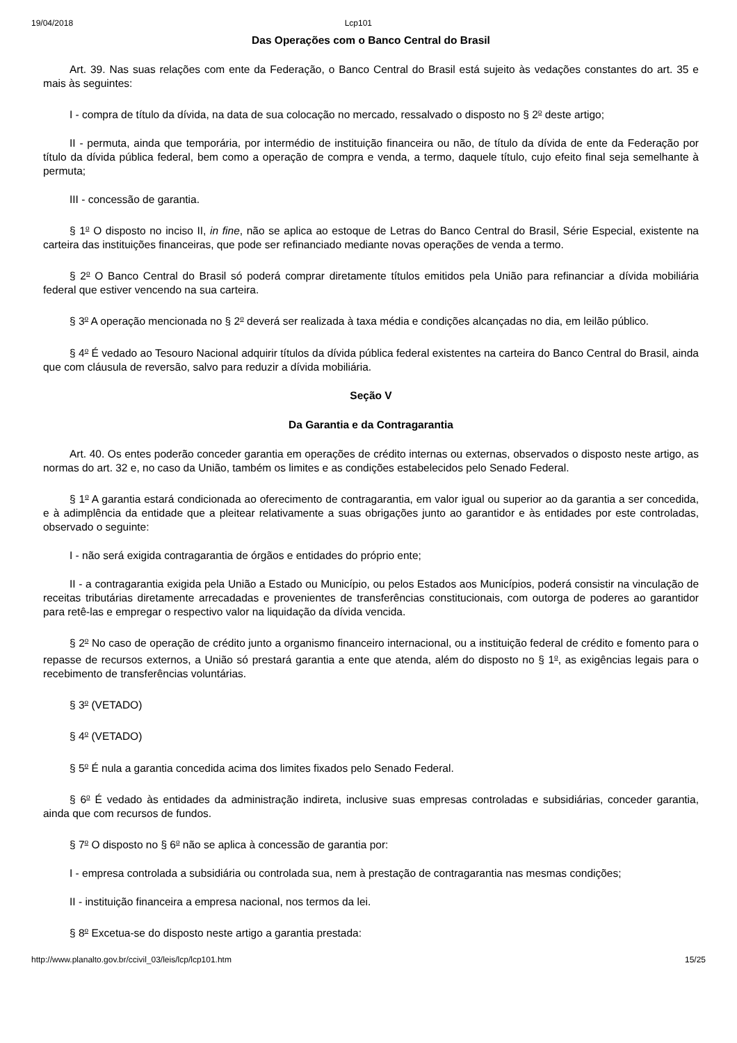19/04/2018 Lcp101
Das Operações com o Banco Central do Brasil
Art. 39. Nas suas relações com ente da Federação, o Banco Central do Brasil está sujeito às vedações constantes do art. 35 e mais às seguintes:
I - compra de título da dívida, na data de sua colocação no mercado, ressalvado o disposto no § 2<sup>o</sup> deste artigo;
II - permuta, ainda que temporária, por intermédio de instituição financeira ou não, de título da dívida de ente da Federação por título da dívida pública federal, bem como a operação de compra e venda, a termo, daquele título, cujo efeito final seja semelhante à permuta;
III - concessão de garantia.
§ 1<sup>o</sup> O disposto no inciso II, in fine, não se aplica ao estoque de Letras do Banco Central do Brasil, Série Especial, existente na carteira das instituições financeiras, que pode ser refinanciado mediante novas operações de venda a termo.
§ 2<sup>o</sup> O Banco Central do Brasil só poderá comprar diretamente títulos emitidos pela União para refinanciar a dívida mobiliária federal que estiver vencendo na sua carteira.
§ 3<sup>o</sup> A operação mencionada no § 2<sup>o</sup> deverá ser realizada à taxa média e condições alcançadas no dia, em leilão público.
§ 4<sup>o</sup> É vedado ao Tesouro Nacional adquirir títulos da dívida pública federal existentes na carteira do Banco Central do Brasil, ainda que com cláusula de reversão, salvo para reduzir a dívida mobiliária.
Seção V
Da Garantia e da Contragarantia
Art. 40. Os entes poderão conceder garantia em operações de crédito internas ou externas, observados o disposto neste artigo, as normas do art. 32 e, no caso da União, também os limites e as condições estabelecidos pelo Senado Federal.
§ 1<sup>o</sup> A garantia estará condicionada ao oferecimento de contragarantia, em valor igual ou superior ao da garantia a ser concedida, e à adimplência da entidade que a pleitear relativamente a suas obrigações junto ao garantidor e às entidades por este controladas, observado o seguinte:
I - não será exigida contragarantia de órgãos e entidades do próprio ente;
II - a contragarantia exigida pela União a Estado ou Município, ou pelos Estados aos Municípios, poderá consistir na vinculação de receitas tributárias diretamente arrecadadas e provenientes de transferências constitucionais, com outorga de poderes ao garantidor para retê-las e empregar o respectivo valor na liquidação da dívida vencida.
§ 2<sup>o</sup> No caso de operação de crédito junto a organismo financeiro internacional, ou a instituição federal de crédito e fomento para o repasse de recursos externos, a União só prestará garantia a ente que atenda, além do disposto no § 1<sup>o</sup>, as exigências legais para o recebimento de transferências voluntárias.
§ 3<sup>o</sup> (VETADO)
§ 4<sup>o</sup> (VETADO)
§ 5<sup>o</sup> É nula a garantia concedida acima dos limites fixados pelo Senado Federal.
§ 6<sup>o</sup> É vedado às entidades da administração indireta, inclusive suas empresas controladas e subsidiárias, conceder garantia, ainda que com recursos de fundos.
§ 7<sup>o</sup> O disposto no § 6<sup>o</sup> não se aplica à concessão de garantia por:
I - empresa controlada a subsidiária ou controlada sua, nem à prestação de contragarantia nas mesmas condições;
II - instituição financeira a empresa nacional, nos termos da lei.
§ 8<sup>o</sup> Excetua-se do disposto neste artigo a garantia prestada:
http://www.planalto.gov.br/ccivil_03/leis/lcp/lcp101.htm 15/25